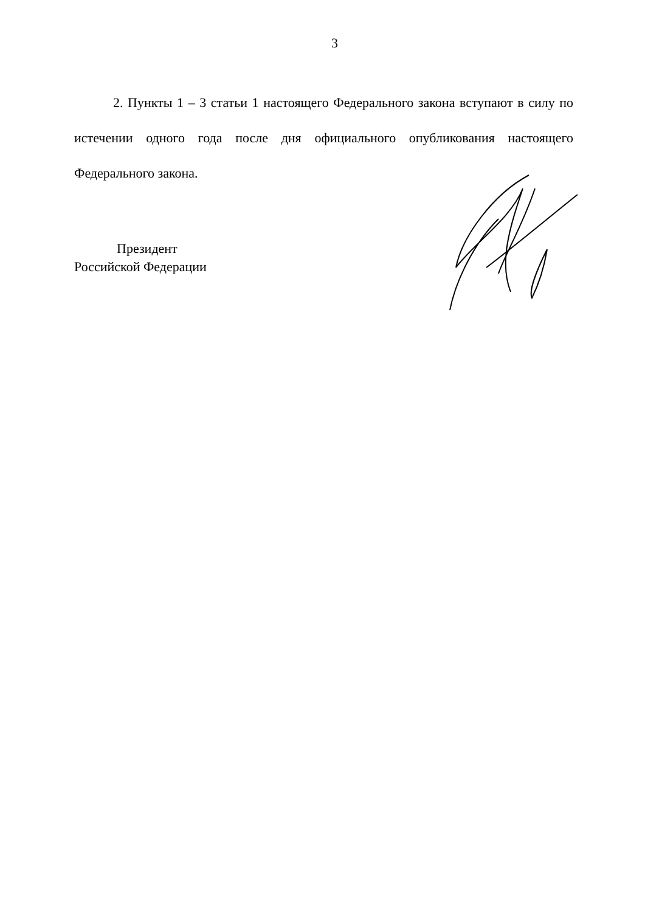3
2. Пункты 1 – 3 статьи 1 настоящего Федерального закона вступают в силу по истечении одного года после дня официального опубликования настоящего Федерального закона.
Президент
Российской Федерации